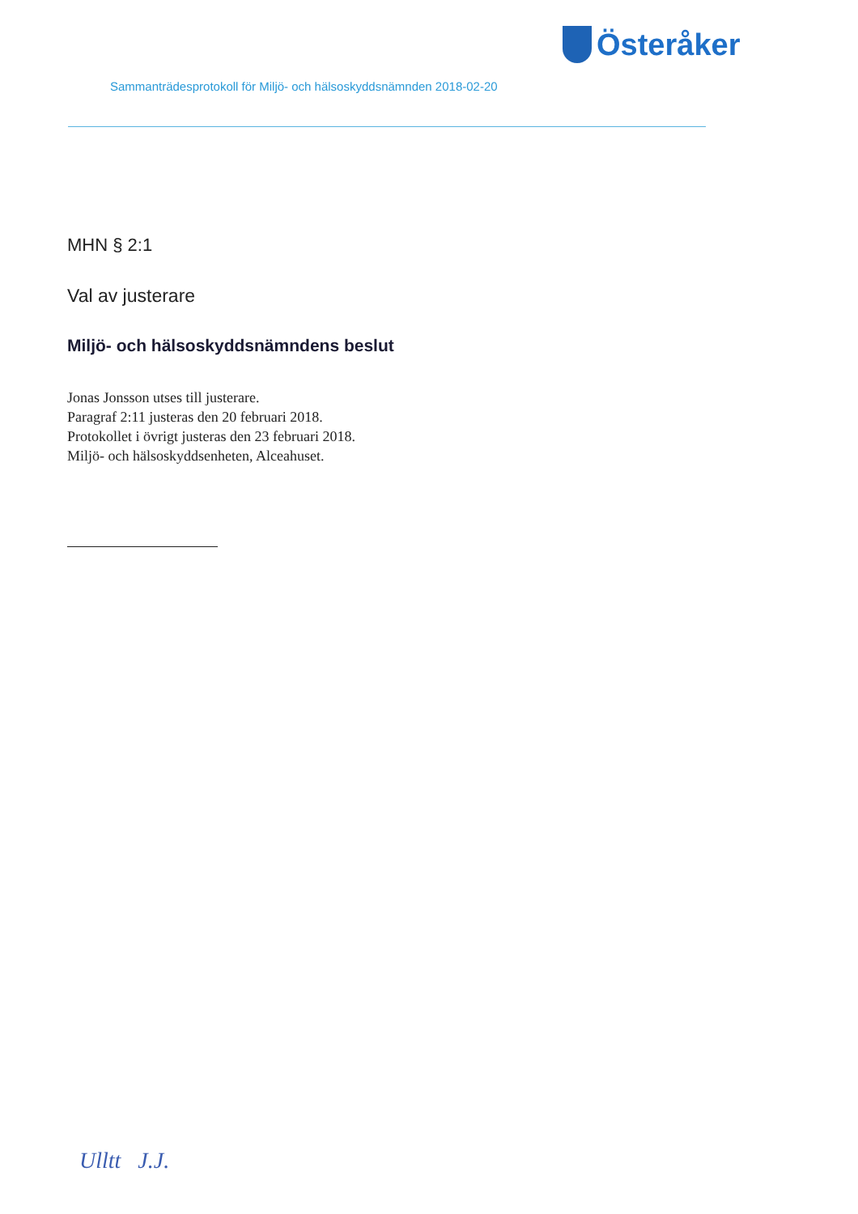Österåker
Sammanträdesprotokoll för Miljö- och hälsoskyddsnämnden 2018-02-20
MHN § 2:1
Val av justerare
Miljö- och hälsoskyddsnämndens beslut
Jonas Jonsson utses till justerare.
Paragraf 2:11 justeras den 20 februari 2018.
Protokollet i övrigt justeras den 23 februari 2018.
Miljö- och hälsoskyddsenheten, Alceahuset.
Ulltt J.J.